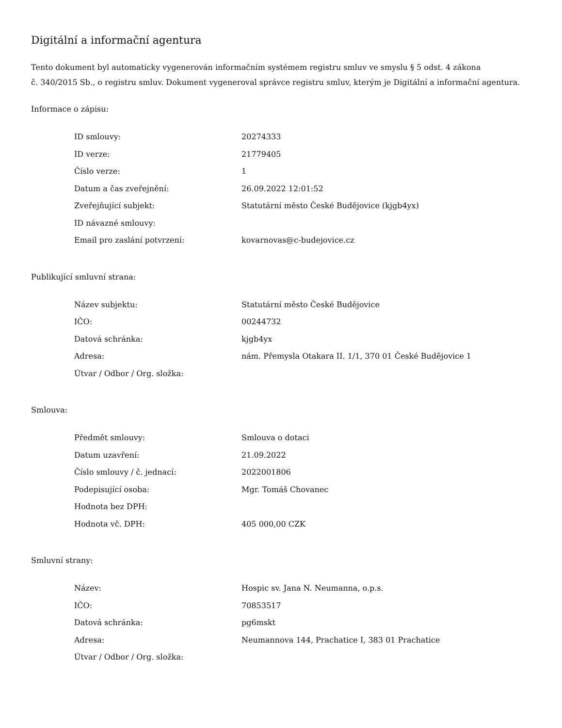Digitální a informační agentura
Tento dokument byl automaticky vygenerován informačním systémem registru smluv ve smyslu § 5 odst. 4 zákona
č. 340/2015 Sb., o registru smluv. Dokument vygeneroval správce registru smluv, kterým je Digitální a informační agentura.
Informace o zápisu:
| ID smlouvy: | 20274333 |
| ID verze: | 21779405 |
| Číslo verze: | 1 |
| Datum a čas zveřejnění: | 26.09.2022 12:01:52 |
| Zveřejňující subjekt: | Statutární město České Budějovice (kjgb4yx) |
| ID návazné smlouvy: | |
| Email pro zaslání potvrzení: | kovarnovas@c-budejovice.cz |
Publikující smluvní strana:
| Název subjektu: | Statutární město České Budějovice |
| IČO: | 00244732 |
| Datová schránka: | kjgb4yx |
| Adresa: | nám. Přemysla Otakara II. 1/1, 370 01 České Budějovice 1 |
| Útvar / Odbor / Org. složka: | |
Smlouva:
| Předmět smlouvy: | Smlouva o dotaci |
| Datum uzavření: | 21.09.2022 |
| Číslo smlouvy / č. jednací: | 2022001806 |
| Podepisující osoba: | Mgr. Tomáš Chovanec |
| Hodnota bez DPH: | |
| Hodnota vč. DPH: | 405 000,00 CZK |
Smluvní strany:
| Název: | Hospic sv. Jana N. Neumanna, o.p.s. |
| IČO: | 70853517 |
| Datová schránka: | pg6mskt |
| Adresa: | Neumannova 144, Prachatice I, 383 01 Prachatice |
| Útvar / Odbor / Org. složka: | |